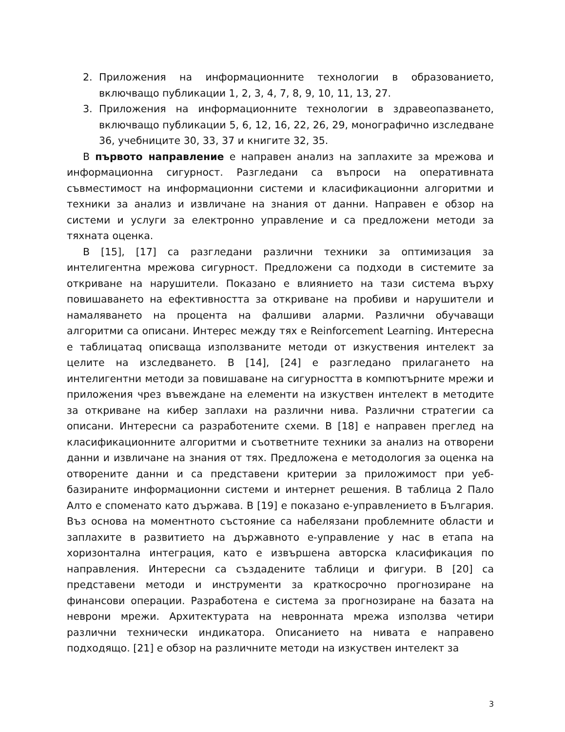2. Приложения на информационните технологии в образованието, включващо публикации 1, 2, 3, 4, 7, 8, 9, 10, 11, 13, 27.
3. Приложения на информационните технологии в здравеопазването, включващо публикации 5, 6, 12, 16, 22, 26, 29, монографично изследване 36, учебниците 30, 33, 37 и книгите 32, 35.
В първото направление е направен анализ на заплахите за мрежова и информационна сигурност. Разгледани са въпроси на оперативната съвместимост на информационни системи и класификационни алгоритми и техники за анализ и извличане на знания от данни. Направен е обзор на системи и услуги за електронно управление и са предложени методи за тяхната оценка.
В [15], [17] са разгледани различни техники за оптимизация за интелигентна мрежова сигурност. Предложени са подходи в системите за откриване на нарушители. Показано е влиянието на тази система върху повишаването на ефективността за откриване на пробиви и нарушители и намаляването на процента на фалшиви аларми. Различни обучаващи алгоритми са описани. Интерес между тях е Reinforcement Learning. Интересна е таблицатаq описваща използваните методи от изкуствения интелект за целите на изследването. В [14], [24] е разгледано прилагането на интелигентни методи за повишаване на сигурността в компютърните мрежи и приложения чрез въвеждане на елементи на изкуствен интелект в методите за откриване на кибер заплахи на различни нива. Различни стратегии са описани. Интересни са разработените схеми. В [18] е направен преглед на класификационните алгоритми и съответните техники за анализ на отворени данни и извличане на знания от тях. Предложена е методология за оценка на отворените данни и са представени критерии за приложимост при уеб-базираните информационни системи и интернет решения. В таблица 2 Пало Алто е споменато като държава. В [19] е показано е-управлението в България. Въз основа на моментното състояние са набелязани проблемните области и заплахите в развитието на държавното е-управление у нас в етапа на хоризонтална интеграция, като е извършена авторска класификация по направления. Интересни са създадените таблици и фигури. В [20] са представени методи и инструменти за краткосрочно прогнозиране на финансови операции. Разработена е система за прогнозиране на базата на неврони мрежи. Архитектурата на невронната мрежа използва четири различни технически индикатора. Описанието на нивата е направено подходящо. [21] е обзор на различните методи на изкуствен интелект за
3